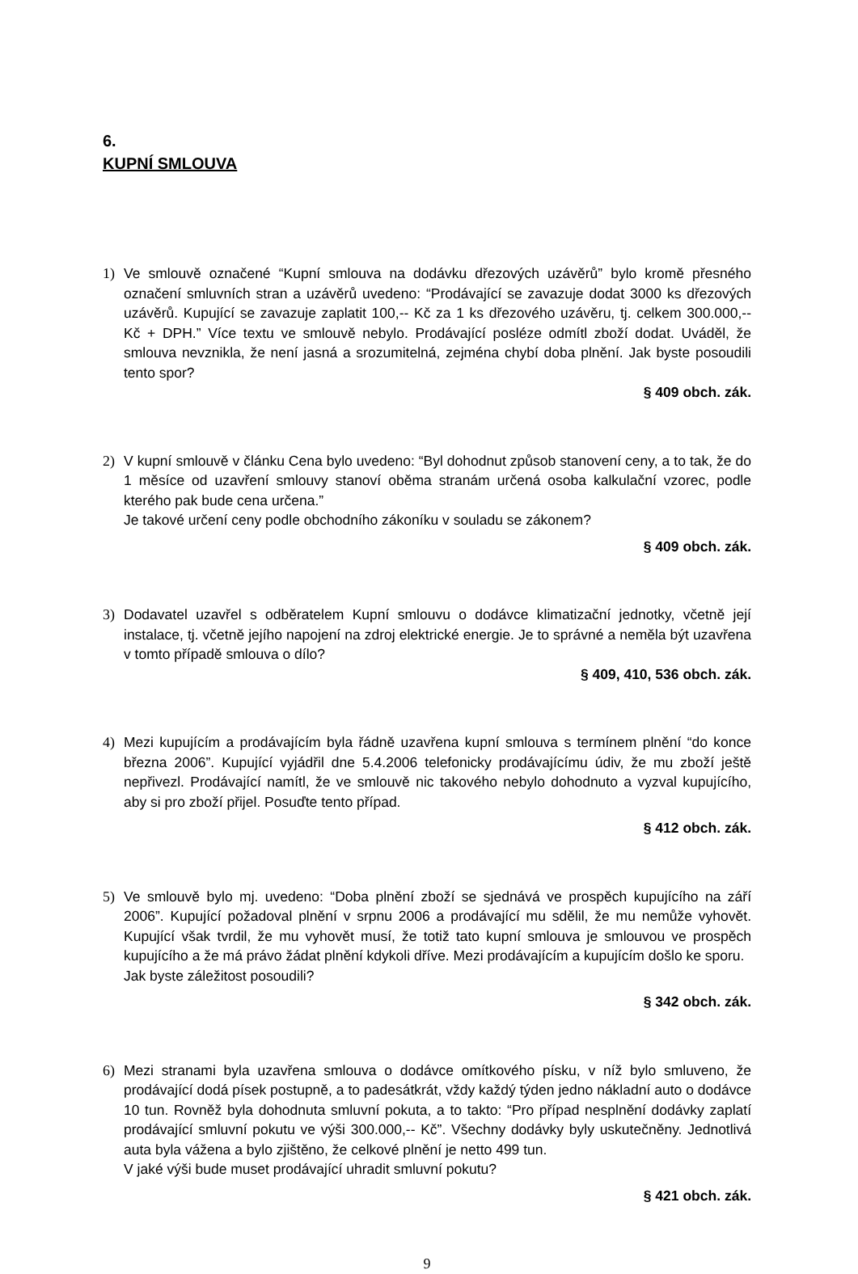6.
KUPNÍ SMLOUVA
1) Ve smlouvě označené “Kupní smlouva na dodávku dřezových uzávěrů” bylo kromě přesného označení smluvních stran a uzávěrů uvedeno: “Prodávající se zavazuje dodat 3000 ks dřezových uzávěrů. Kupující se zavazuje zaplatit 100,-- Kč za 1 ks dřezového uzávěru, tj. celkem 300.000,-- Kč + DPH.” Více textu ve smlouvě nebylo. Prodávající posléze odmítl zboží dodat. Uváděl, že smlouva nevznikla, že není jasná a srozumitelná, zejména chybí doba plnění. Jak byste posoudili tento spor?
§ 409 obch. zák.
2) V kupní smlouvě v článku Cena bylo uvedeno: “Byl dohodnut způsob stanovení ceny, a to tak, že do 1 měsíce od uzavření smlouvy stanoví oběma stranám určená osoba kalkulační vzorec, podle kterého pak bude cena určena.”
Je takové určení ceny podle obchodního zákoníku v souladu se zákonem?
§ 409 obch. zák.
3) Dodavatel uzavřel s odběratelem Kupní smlouvu o dodávce klimatizační jednotky, včetně její instalace, tj. včetně jejího napojení na zdroj elektrické energie. Je to správné a neměla být uzavřena v tomto případě smlouva o dílo?
§ 409, 410, 536 obch. zák.
4) Mezi kupujícím a prodávajícím byla řádně uzavřena kupní smlouva s termínem plnění “do konce března 2006”. Kupující vyjádřil dne 5.4.2006 telefonicky prodávajícímu údiv, že mu zboží ještě nepřivezl. Prodávající namítl, že ve smlouvě nic takového nebylo dohodnuto a vyzval kupujícího, aby si pro zboží přijel. Posuďte tento případ.
§ 412 obch. zák.
5) Ve smlouvě bylo mj. uvedeno: “Doba plnění zboží se sjednává ve prospěch kupujícího na září 2006”. Kupující požadoval plnění v srpnu 2006 a prodávající mu sdělil, že mu nemůže vyhovět. Kupující však tvrdil, že mu vyhovět musí, že totiž tato kupní smlouva je smlouvou ve prospěch kupujícího a že má právo žádat plnění kdykoli dříve. Mezi prodávajícím a kupujícím došlo ke sporu.
Jak byste záležitost posoudili?
§ 342 obch. zák.
6) Mezi stranami byla uzavřena smlouva o dodávce omítkového písku, v níž bylo smluveno, že prodávající dodá písek postupně, a to padesátkrát, vždy každý týden jedno nákladní auto o dodávce 10 tun. Rovněž byla dohodnuta smluvní pokuta, a to takto: “Pro případ nesplnění dodávky zaplatí prodávající smluvní pokutu ve výši 300.000,-- Kč”. Všechny dodávky byly uskutečněny. Jednotlivá auta byla vážena a bylo zjištěno, že celkové plnění je netto 499 tun.
V jaké výši bude muset prodávající uhradit smluvní pokutu?
§ 421 obch. zák.
9